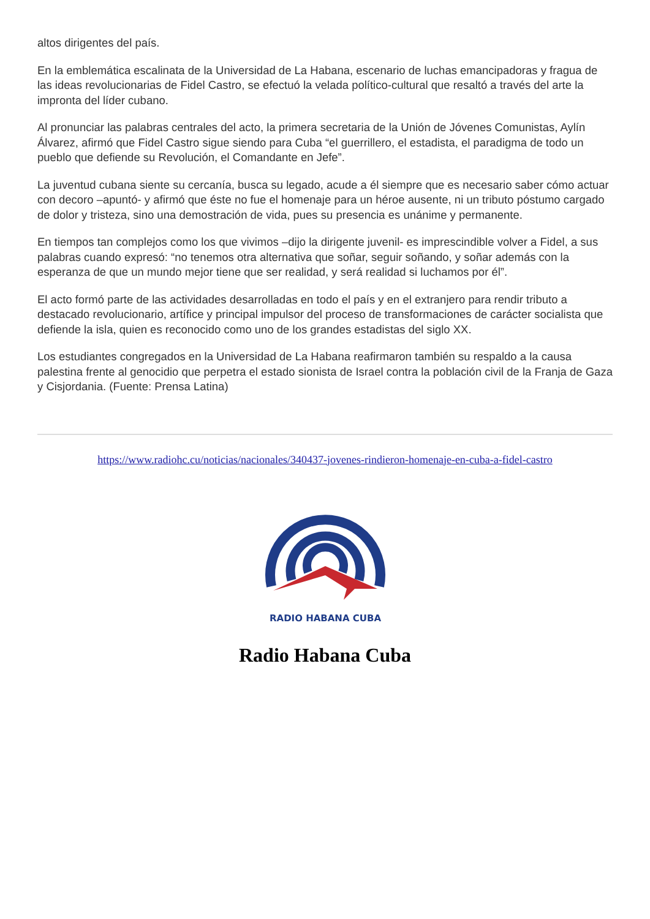altos dirigentes del país.
En la emblemática escalinata de la Universidad de La Habana, escenario de luchas emancipadoras y fragua de las ideas revolucionarias de Fidel Castro, se efectuó la velada político-cultural que resaltó a través del arte la impronta del líder cubano.
Al pronunciar las palabras centrales del acto, la primera secretaria de la Unión de Jóvenes Comunistas, Aylín Álvarez, afirmó que Fidel Castro sigue siendo para Cuba “el guerrillero, el estadista, el paradigma de todo un pueblo que defiende su Revolución, el Comandante en Jefe”.
La juventud cubana siente su cercanía, busca su legado, acude a él siempre que es necesario saber cómo actuar con decoro –apuntó- y afirmó que éste no fue el homenaje para un héroe ausente, ni un tributo póstumo cargado de dolor y tristeza, sino una demostración de vida, pues su presencia es unánime y permanente.
En tiempos tan complejos como los que vivimos –dijo la dirigente juvenil- es imprescindible volver a Fidel, a sus palabras cuando expresó: “no tenemos otra alternativa que soñar, seguir soñando, y soñar además con la esperanza de que un mundo mejor tiene que ser realidad, y será realidad si luchamos por él”.
El acto formó parte de las actividades desarrolladas en todo el país y en el extranjero para rendir tributo a destacado revolucionario, artífice y principal impulsor del proceso de transformaciones de carácter socialista que defiende la isla, quien es reconocido como uno de los grandes estadistas del siglo XX.
Los estudiantes congregados en la Universidad de La Habana reafirmaron también su respaldo a la causa palestina frente al genocidio que perpetra el estado sionista de Israel contra la población civil de la Franja de Gaza y Cisjordania. (Fuente: Prensa Latina)
https://www.radiohc.cu/noticias/nacionales/340437-jovenes-rindieron-homenaje-en-cuba-a-fidel-castro
RADIO HABANA CUBA
Radio Habana Cuba